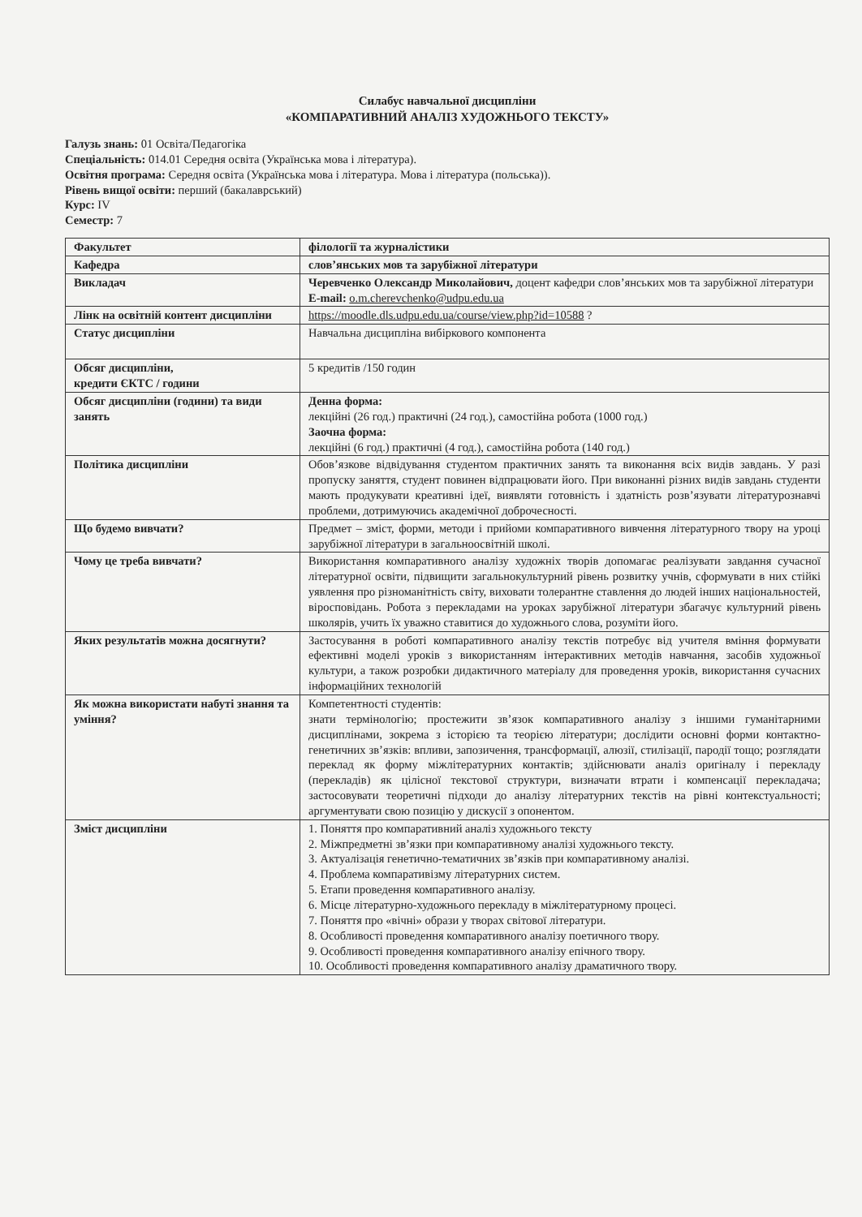Силабус навчальної дисципліни
«КОМПАРАТИВНИЙ АНАЛІЗ ХУДОЖНЬОГО ТЕКСТУ»
Галузь знань: 01 Освіта/Педагогіка
Спеціальність: 014.01 Середня освіта (Українська мова і література).
Освітня програма: Середня освіта (Українська мова і література. Мова і література (польська)).
Рівень вищої освіти: перший (бакалаврський)
Курс: IV
Семестр: 7
| Факультет | філології та журналістики |
| Кафедра | слов’янських мов та зарубіжної літератури |
| Викладач | Черевченко Олександр Миколайович, доцент кафедри слов’янських мов та зарубіжної літератури E-mail: o.m.cherevchenko@udpu.edu.ua |
| Лінк на освітній контент дисципліни | https://moodle.dls.udpu.edu.ua/course/view.php?id=10588 ? |
| Статус дисципліни | Навчальна дисципліна вибіркового компонента |
| Обсяг дисципліни, кредити ЄКТС / години | 5 кредитів /150 годин |
| Обсяг дисципліни (години) та види занять | Денна форма: лекційні (26 год.) практичні (24 год.), самостійна робота (1000 год.) Заочна форма: лекційні (6 год.) практичні (4 год.), самостійна робота (140 год.) |
| Політика дисципліни | Обов’язкове відвідування студентом практичних занять та виконання всіх видів завдань. У разі пропуску заняття, студент повинен відпрацювати його. При виконанні різних видів завдань студенти мають продукувати креативні ідеї, виявляти готовність і здатність розв’язувати літературознавчі проблеми, дотримуючись академічної доброчесності. |
| Що будемо вивчати? | Предмет – зміст, форми, методи і прийоми компаративного вивчення літературного твору на уроці зарубіжної літератури в загальноосвітній школі. |
| Чому це треба вивчати? | Використання компаративного аналізу художніх творів допомагає реалізувати завдання сучасної літературної освіти, підвищити загальнокультурний рівень розвитку учнів, сформувати в них стійкі уявлення про різноманітність світу, виховати толерантне ставлення до людей інших національностей, віросповідань. Робота з перекладами на уроках зарубіжної літератури збагачує культурний рівень школярів, учить їх уважно ставитися до художнього слова, розуміти його. |
| Яких результатів можна досягнути? | Застосування в роботі компаративного аналізу текстів потребує від учителя вміння формувати ефективні моделі уроків з використанням інтерактивних методів навчання, засобів художньої культури, а також розробки дидактичного матеріалу для проведення уроків, використання сучасних інформаційних технологій |
| Як можна використати набуті знання та уміння? | Компетентності студентів: знати термінологію; простежити зв’язок компаративного аналізу з іншими гуманітарними дисциплінами, зокрема з історією та теорією літератури; дослідити основні форми контактно-генетичних зв’язків: впливи, запозичення, трансформації, алюзії, стилізації, пародії тощо; розглядати переклад як форму міжлітературних контактів; здійснювати аналіз оригіналу і перекладу (перекладів) як цілісної текстової структури, визначати втрати і компенсації перекладача; застосовувати теоретичні підходи до аналізу літературних текстів на рівні контекстуальності; аргументувати свою позицію у дискусії з опонентом. |
| Зміст дисципліни | 1. Поняття про компаративний аналіз художнього тексту 2. Міжпредметні зв’язки при компаративному аналізі художнього тексту. 3. Актуалізація генетично-тематичних зв’язків при компаративному аналізі. 4. Проблема компаративізму літературних систем. 5. Етапи проведення компаративного аналізу. 6. Місце літературно-художнього перекладу в міжлітературному процесі. 7. Поняття про «вічні» образи у творах світової літератури. 8. Особливості проведення компаративного аналізу поетичного твору. 9. Особливості проведення компаративного аналізу епічного твору. 10. Особливості проведення компаративного аналізу драматичного твору. |